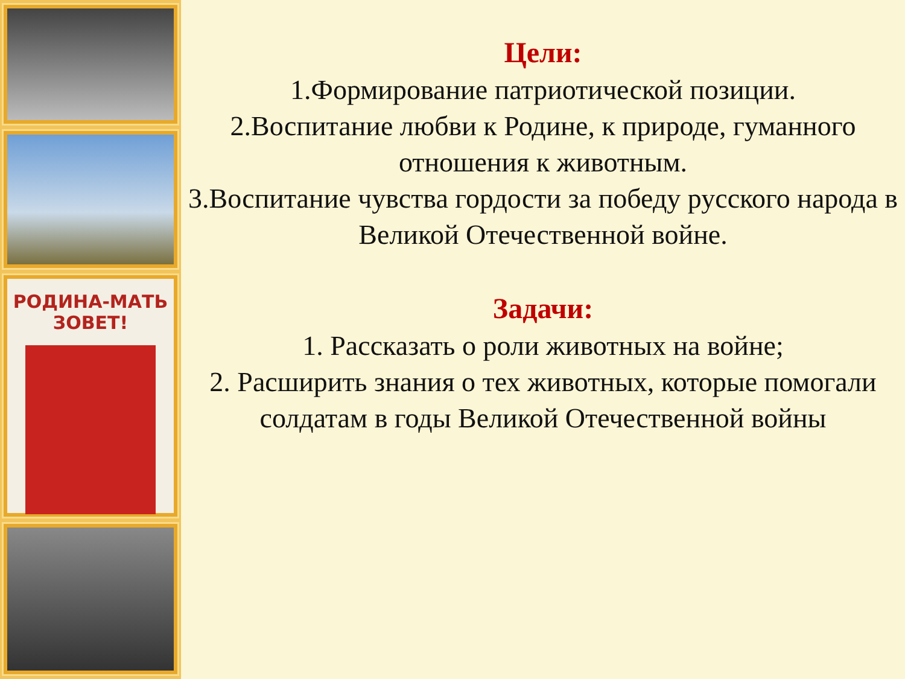РОДИНА-МАТЬ
ЗОВЕТ!
Цели:
1.Формирование патриотической позиции.
2.Воспитание любви к Родине, к природе, гуманного отношения к животным.
3.Воспитание чувства гордости за победу русского народа в Великой Отечественной войне.
Задачи:
1. Рассказать о роли животных на войне;
2. Расширить знания о тех животных, которые помогали солдатам в годы Великой Отечественной войны